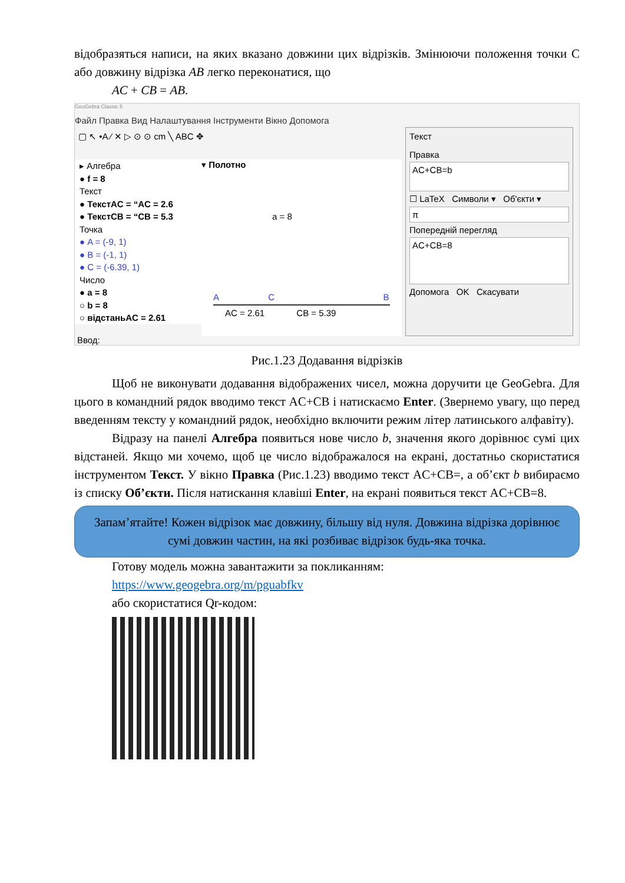відобразяться написи, на яких вказано довжини цих відрізків. Змінюючи положення точки С або довжину відрізка AB легко переконатися, що
AC + CB = AB.
GeoGebra Classic 5
Файл Правка Вид Налаштування Інструменти Вікно Допомога
▢ ↖ •A ⁄ ✕ ▷ ⊙ ⊙ cm ╲ ABC ✥
▸ Алгебра
● f = 8
Текст
● ТекстAC = “AC = 2.6
● ТекстCB = “CB = 5.3
Точка
● A = (-9, 1)
● B = (-1, 1)
● C = (-6.39, 1)
Число
● a = 8
○ b = 8
○ відстаньAC = 2.61
▾ Полотно
a = 8
A C B
AC = 2.61 CB = 5.39
Текст
Правка
AC+CB=b
☐ LaTeX Символи ▾ Об'єкти ▾
π
Попередній перегляд
AC+CB=8
Допомога OK Скасувати
Ввод:
Рис.1.23 Додавання відрізків
Щоб не виконувати додавання відображених чисел, можна доручити це GeoGebra. Для цього в командний рядок вводимо текст AC+CB і натискаємо Enter. (Звернемо увагу, що перед введенням тексту у командний рядок, необхідно включити режим літер латинського алфавіту).
Відразу на панелі Алгебра появиться нове число b, значення якого дорівнює сумі цих відстаней. Якщо ми хочемо, щоб це число відображалося на екрані, достатньо скористатися інструментом Текст. У вікно Правка (Рис.1.23) вводимо текст AC+CB=, а об’єкт b вибираємо із списку Об’єкти. Після натискання клавіші Enter, на екрані появиться текст AC+CB=8.
Запам’ятайте! Кожен відрізок має довжину, більшу від нуля. Довжина відрізка дорівнює сумі довжин частин, на які розбиває відрізок будь-яка точка.
Готову модель можна завантажити за покликанням:
https://www.geogebra.org/m/pguabfkv
або скористатися Qr-кодом: